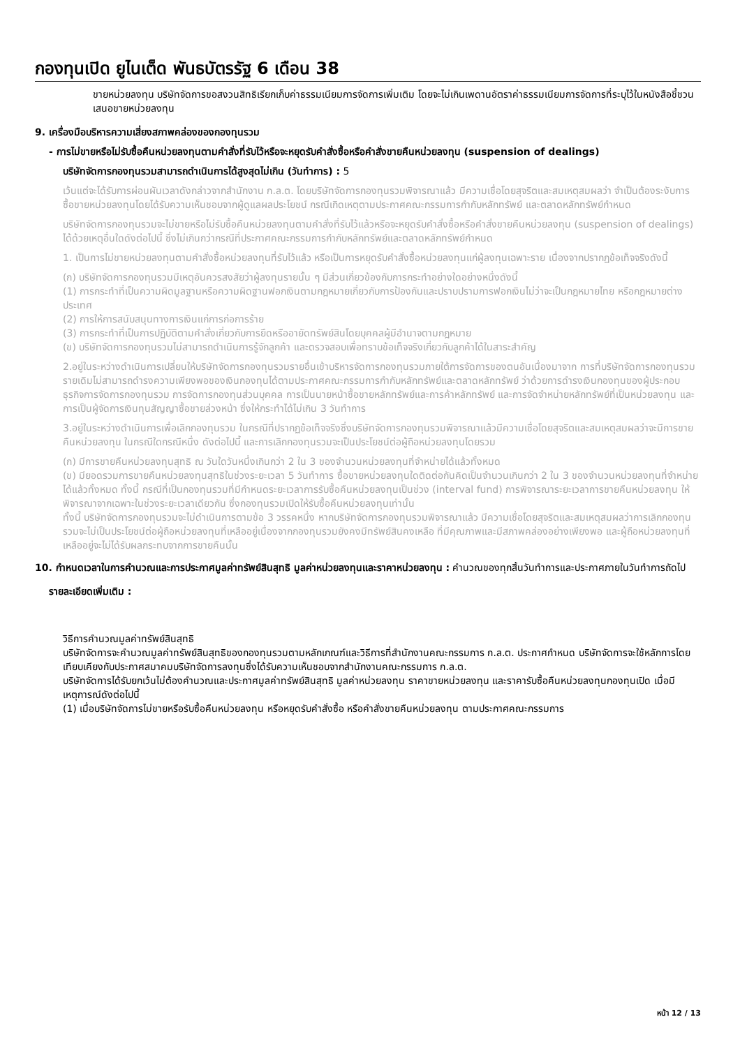กองทุนเปิด ยูไนเต็ด พันธบัตรรัฐ 6 เดือน 38
ขายหน่วยลงทุน บริษัทจัดการขอสงวนสิทธิเรียกเก็บค่าธรรมเนียมการจัดการเพิ่มเติม โดยจะไม่เกินเพดานอัตราค่าธรรมเนียมการจัดการที่ระบุไว้ในหนังสือชี้ชวนเสนอขายหน่วยลงทุน
9. เครื่องมือบริหารความเสี่ยงสภาพคล่องของกองทุนรวม
- การไม่ขายหรือไม่รับซื้อคืนหน่วยลงทุนตามคำสั่งที่รับไว้หรือจะหยุดรับคำสั่งซื้อหรือคำสั่งขายคืนหน่วยลงทุน (suspension of dealings)
บริษัทจัดการกองทุนรวมสามารถดำเนินการได้สูงสุดไม่เกิน (วันทำการ) : 5
เว้นแต่จะได้รับการผ่อนผันเวลาดังกล่าวจากสำนักงาน ก.ล.ต. โดยบริษัทจัดการกองทุนรวมพิจารณาแล้ว มีความเชื่อโดยสุจริตและสมเหตุสมผลว่า จำเป็นต้องระงับการซื้อขายหน่วยลงทุนโดยได้รับความเห็นชอบจากผู้ดูแลผลประโยชน์ กรณีเกิดเหตุตามประกาศคณะกรรมการกำกับหลักทรัพย์ และตลาดหลักทรัพย์กำหนด
บริษัทจัดการกองทุนรวมจะไม่ขายหรือไม่รับซื้อคืนหน่วยลงทุนตามคำสั่งที่รับไว้แล้วหรือจะหยุดรับคำสั่งซื้อหรือคำสั่งขายคืนหน่วยลงทุน (suspension of dealings) ได้ด้วยเหตุอื่นใดดังต่อไปนี้ ซึ่งไม่เกินกว่ากรณีที่ประกาศคณะกรรมการกำกับหลักทรัพย์และตลาดหลักทรัพย์กำหนด
1. เป็นการไม่ขายหน่วยลงทุนตามคำสั่งซื้อหน่วยลงทุนที่รับไว้แล้ว หรือเป็นการหยุดรับคำสั่งซื้อหน่วยลงทุนแก่ผู้ลงทุนเฉพาะราย เนื่องจากปรากฏข้อเท็จจริงดังนี้
(ก) บริษัทจัดการกองทุนรวมมีเหตุอันควรสงสัยว่าผู้ลงทุนรายนั้น ๆ มีส่วนเกี่ยวข้องกับการกระทำอย่างใดอย่างหนึ่งดังนี้
(1) การกระทำที่เป็นความผิดมูลฐานหรือความผิดฐานฟอกเงินตามกฎหมายเกี่ยวกับการป้องกันและปราบปรามการฟอกเงินไม่ว่าจะเป็นกฎหมายไทย หรือกฎหมายต่างประเทศ
(2) การให้การสนับสนุนทางการเงินแก่การก่อการร้าย
(3) การกระทำที่เป็นการปฏิบัติตามคำสั่งเกี่ยวกับการยึดหรืออายัดทรัพย์สินโดยบุคคลผู้มีอำนาจตามกฎหมาย
(ข) บริษัทจัดการกองทุนรวมไม่สามารถดำเนินการรู้จักลูกค้า และตรวจสอบเพื่อทราบข้อเท็จจริงเกี่ยวกับลูกค้าได้ในสาระสำคัญ
2.อยู่ในระหว่างดำเนินการเปลี่ยนให้บริษัทจัดการกองทุนรวมรายอื่นเข้าบริหารจัดการกองทุนรวมภายใต้การจัดการของตนอันเนื่องมาจาก การที่บริษัทจัดการกองทุนรวมรายเดิมไม่สามารถดำรงความเพียงพอของเงินกองทุนได้ตามประกาศคณะกรรมการกำกับหลักทรัพย์และตลาดหลักทรัพย์ ว่าด้วยการดำรงเงินกองทุนของผู้ประกอบธุรกิจการจัดการกองทุนรวม การจัดการกองทุนส่วนบุคคล การเป็นนายหน้าซื้อขายหลักทรัพย์และการค้าหลักทรัพย์ และการจัดจำหน่ายหลักทรัพย์ที่เป็นหน่วยลงทุน และการเป็นผู้จัดการเงินทุนสัญญาซื้อขายล่วงหน้า ซึ่งให้กระทำได้ไม่เกิน 3 วันทำการ
3.อยู่ในระหว่างดำเนินการเพื่อเลิกกองทุนรวม ในกรณีที่ปรากฏข้อเท็จจริงซึ่งบริษัทจัดการกองทุนรวมพิจารณาแล้วมีความเชื่อโดยสุจริตและสมเหตุสมผลว่าจะมีการขายคืนหน่วยลงทุน ในกรณีใดกรณีหนึ่ง ดังต่อไปนี้ และการเลิกกองทุนรวมจะเป็นประโยชน์ต่อผู้ถือหน่วยลงทุนโดยรวม
(ก) มีการขายคืนหน่วยลงทุนสุทธิ ณ วันใดวันหนึ่งเกินกว่า 2 ใน 3 ของจำนวนหน่วยลงทุนที่จำหน่ายได้แล้วทั้งหมด
(ข) มียอดรวมการขายคืนหน่วยลงทุนสุทธิในช่วงระยะเวลา 5 วันทำการ ซื้อขายหน่วยลงทุนใดติดต่อกันคิดเป็นจำนวนเกินกว่า 2 ใน 3 ของจำนวนหน่วยลงทุนที่จำหน่ายได้แล้วทั้งหมด ทั้งนี้ กรณีที่เป็นกองทุนรวมที่มีกำหนดระยะเวลาการรับซื้อคืนหน่วยลงทุนเป็นช่วง (interval fund) การพิจารณาระยะเวลาการขายคืนหน่วยลงทุน ให้พิจารณาจากเฉพาะในช่วงระยะเวลาเดียวกัน ซึ่งกองทุนรวมเปิดให้รับซื้อคืนหน่วยลงทุนเท่านั้น
ทั้งนี้ บริษัทจัดการกองทุนรวมจะไม่ดำเนินการตามข้อ 3 วรรคหนึ่ง หากบริษัทจัดการกองทุนรวมพิจารณาแล้ว มีความเชื่อโดยสุจริตและสมเหตุสมผลว่าการเลิกกองทุนรวมจะไม่เป็นประโยชน์ต่อผู้ถือหน่วยลงทุนที่เหลืออยู่เนื่องจากกองทุนรวมยังคงมีทรัพย์สินคงเหลือ ที่มีคุณภาพและมีสภาพคล่องอย่างเพียงพอ และผู้ถือหน่วยลงทุนที่เหลืออยู่จะไม่ได้รับผลกระทบจากการขายคืนนั้น
10. กำหนดเวลาในการคำนวณและการประกาศมูลค่าทรัพย์สินสุทธิ มูลค่าหน่วยลงทุนและราคาหน่วยลงทุน : คำนวณของทุกสิ้นวันทำการและประกาศภายในวันทำการถัดไป
รายละเอียดเพิ่มเติม :
วิธีการคำนวณมูลค่าทรัพย์สินสุทธิ
บริษัทจัดการจะคำนวณมูลค่าทรัพย์สินสุทธิของกองทุนรวมตามหลักเกณฑ์และวิธีการที่สำนักงานคณะกรรมการ ก.ล.ต. ประกาศกำหนด บริษัทจัดการจะใช้หลักการโดยเทียบเคียงกับประกาศสมาคมบริษัทจัดการลงทุนซึ่งได้รับความเห็นชอบจากสำนักงานคณะกรรมการ ก.ล.ต.
บริษัทจัดการได้รับยกเว้นไม่ต้องคำนวณและประกาศมูลค่าทรัพย์สินสุทธิ มูลค่าหน่วยลงทุน ราคาขายหน่วยลงทุน และราคารับซื้อคืนหน่วยลงทุนกองทุนเปิด เมื่อมีเหตุการณ์ดังต่อไปนี้
(1) เมื่อบริษัทจัดการไม่ขายหรือรับซื้อคืนหน่วยลงทุน หรือหยุดรับคำสั่งซื้อ หรือคำสั่งขายคืนหน่วยลงทุน ตามประกาศคณะกรรมการ
หน้า 12 / 13